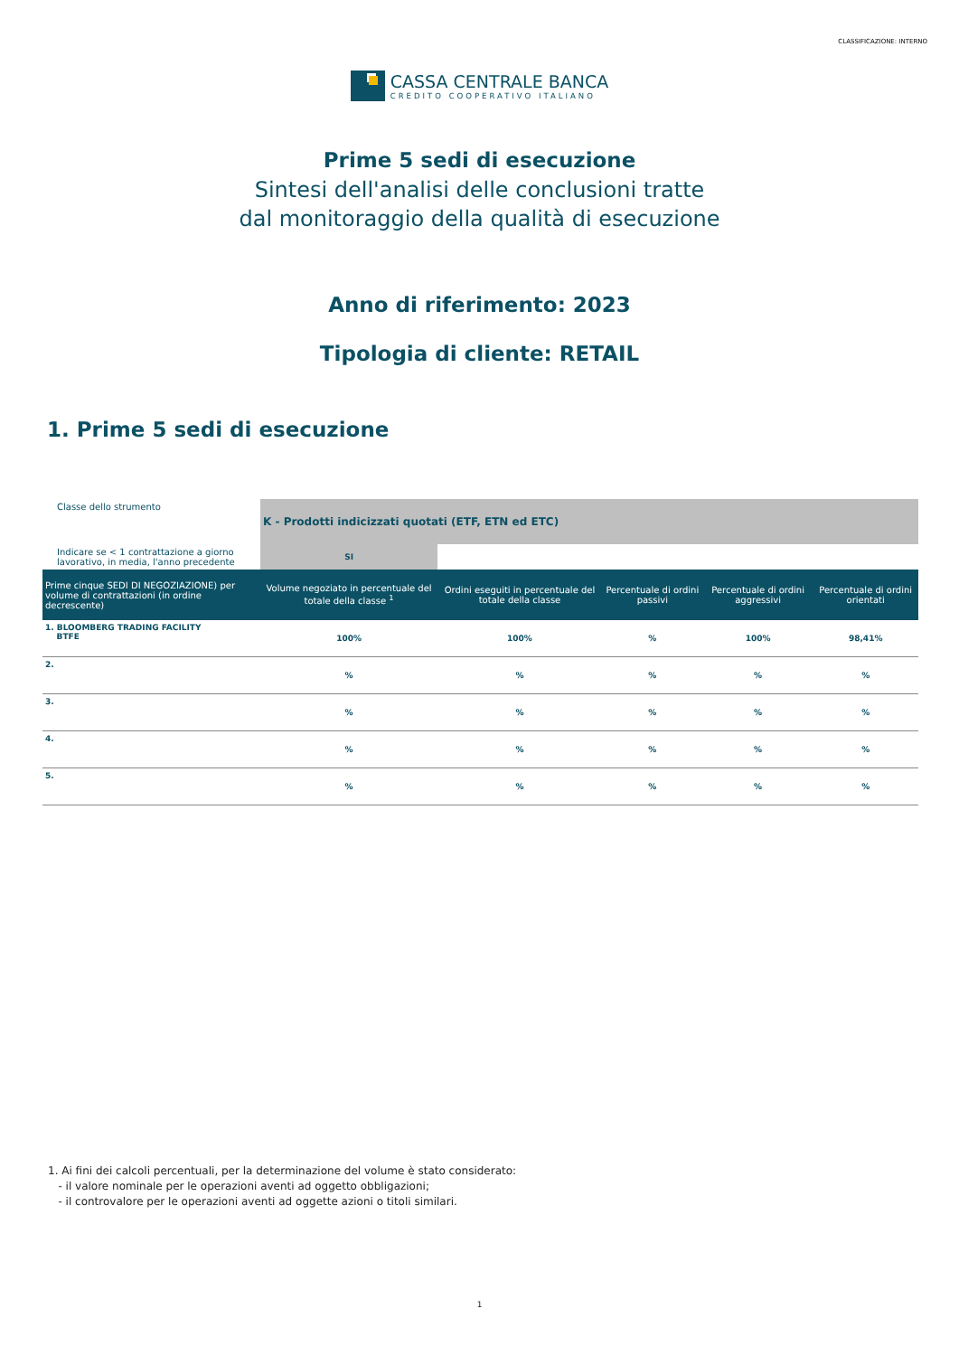CLASSIFICAZIONE: INTERNO
CASSA CENTRALE BANCA
CREDITO COOPERATIVO ITALIANO
Prime 5 sedi di esecuzione
Sintesi dell'analisi delle conclusioni tratte
dal monitoraggio della qualità di esecuzione
Anno di riferimento: 2023
Tipologia di cliente: RETAIL
1. Prime 5 sedi di esecuzione
| Classe dello strumento | K - Prodotti indicizzati quotati (ETF, ETN ed ETC) | | | | |
| Indicare se < 1 contrattazione a giorno lavorativo, in media, l'anno precedente | SI | | | | |
| Prime cinque SEDI DI NEGOZIAZIONE) per volume di contrattazioni (in ordine decrescente) | Volume negoziato in percentuale del totale della classe <sup>1</sup> | Ordini eseguiti in percentuale del totale della classe | Percentuale di ordini passivi | Percentuale di ordini aggressivi | Percentuale di ordini orientati |
| 1. BLOOMBERG TRADING FACILITY BTFE | 100% | 100% | % | 100% | 98,41% |
| 2. | % | % | % | % | % |
| 3. | % | % | % | % | % |
| 4. | % | % | % | % | % |
| 5. | % | % | % | % | % |
1. Ai fini dei calcoli percentuali, per la determinazione del volume è stato considerato:
- il valore nominale per le operazioni aventi ad oggetto obbligazioni;
- il controvalore per le operazioni aventi ad oggette azioni o titoli similari.
1